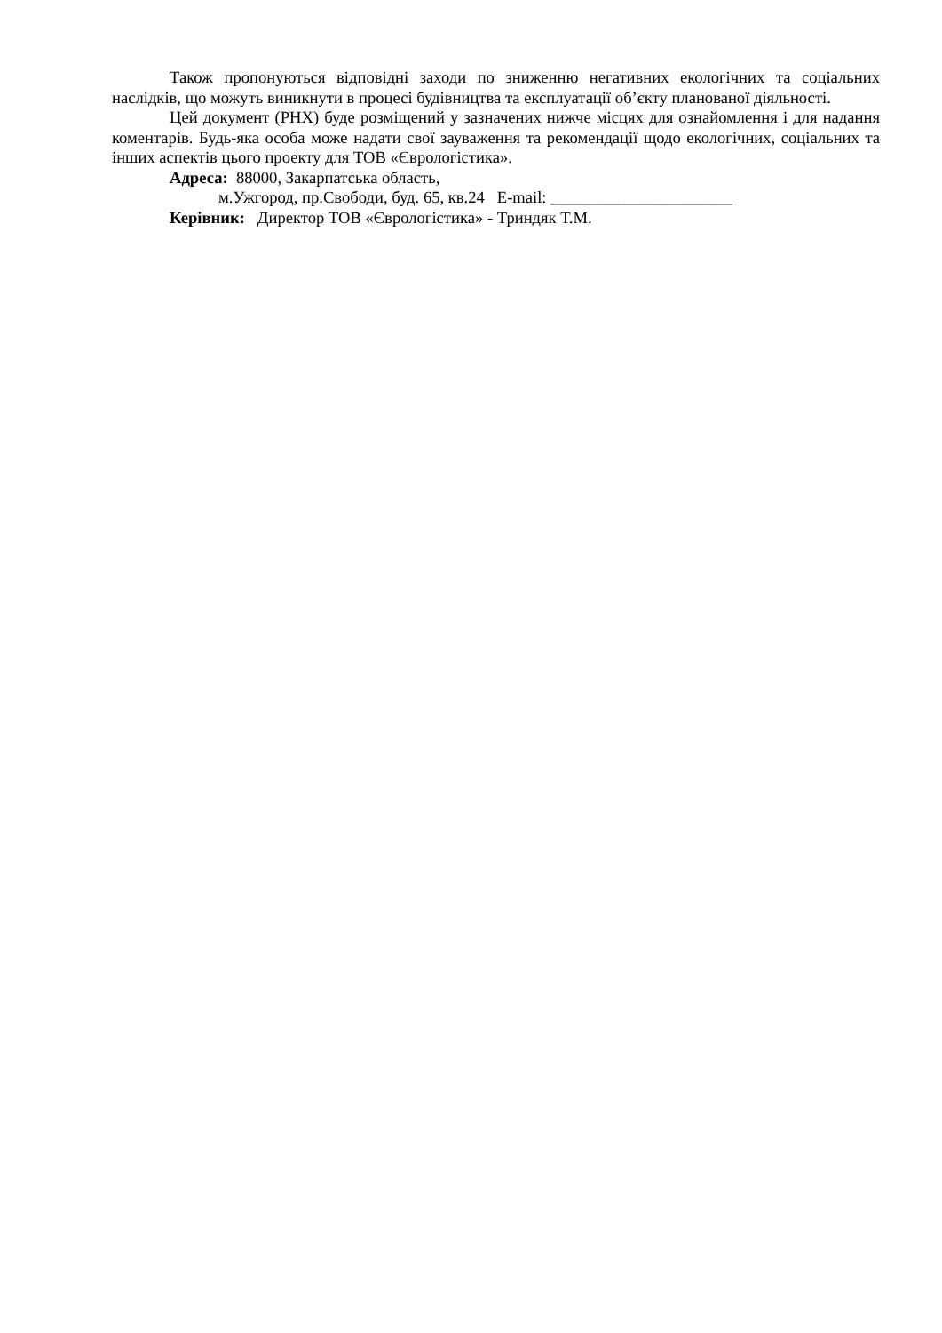Також пропонуються відповідні заходи по зниженню негативних екологічних та соціальних наслідків, що можуть виникнути в процесі будівництва та експлуатації об’єкту планованої діяльності.
Цей документ (РНХ) буде розміщений у зазначених нижче місцях для ознайомлення і для надання коментарів. Будь-яка особа може надати свої зауваження та рекомендації щодо екологічних, соціальних та інших аспектів цього проекту для ТОВ «Єврологістика».
Адреса: 88000, Закарпатська область,
м.Ужгород, пр.Свободи, буд. 65, кв.24 E-mail: ______________________
Керівник: Директор ТОВ «Єврологістика» - Триндяк Т.М.